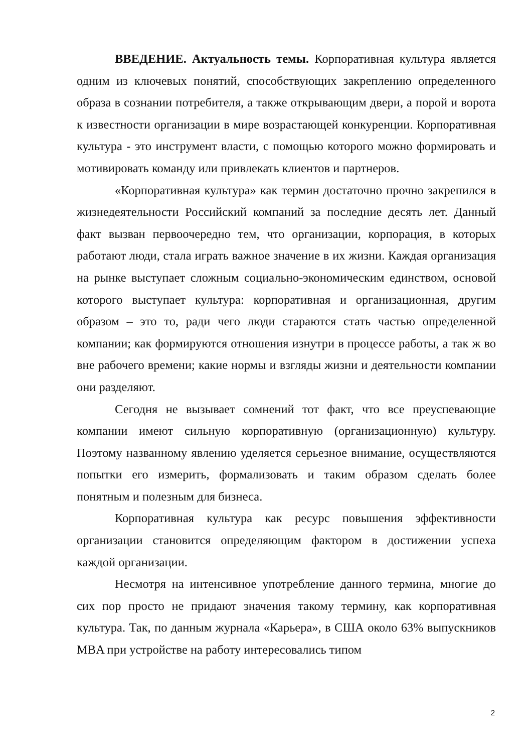ВВЕДЕНИЕ. Актуальность темы. Корпоративная культура является одним из ключевых понятий, способствующих закреплению определенного образа в сознании потребителя, а также открывающим двери, а порой и ворота к известности организации в мире возрастающей конкуренции. Корпоративная культура - это инструмент власти, с помощью которого можно формировать и мотивировать команду или привлекать клиентов и партнеров.
«Корпоративная культура» как термин достаточно прочно закрепился в жизнедеятельности Российский компаний за последние десять лет. Данный факт вызван первоочередно тем, что организации, корпорация, в которых работают люди, стала играть важное значение в их жизни. Каждая организация на рынке выступает сложным социально-экономическим единством, основой которого выступает культура: корпоративная и организационная, другим образом – это то, ради чего люди стараются стать частью определенной компании; как формируются отношения изнутри в процессе работы, а так ж во вне рабочего времени; какие нормы и взгляды жизни и деятельности компании они разделяют.
Сегодня не вызывает сомнений тот факт, что все преуспевающие компании имеют сильную корпоративную (организационную) культуру. Поэтому названному явлению уделяется серьезное внимание, осуществляются попытки его измерить, формализовать и таким образом сделать более понятным и полезным для бизнеса.
Корпоративная культура как ресурс повышения эффективности организации становится определяющим фактором в достижении успеха каждой организации.
Несмотря на интенсивное употребление данного термина, многие до сих пор просто не придают значения такому термину, как корпоративная культура. Так, по данным журнала «Карьера», в США около 63% выпускников MBA при устройстве на работу интересовались типом
2